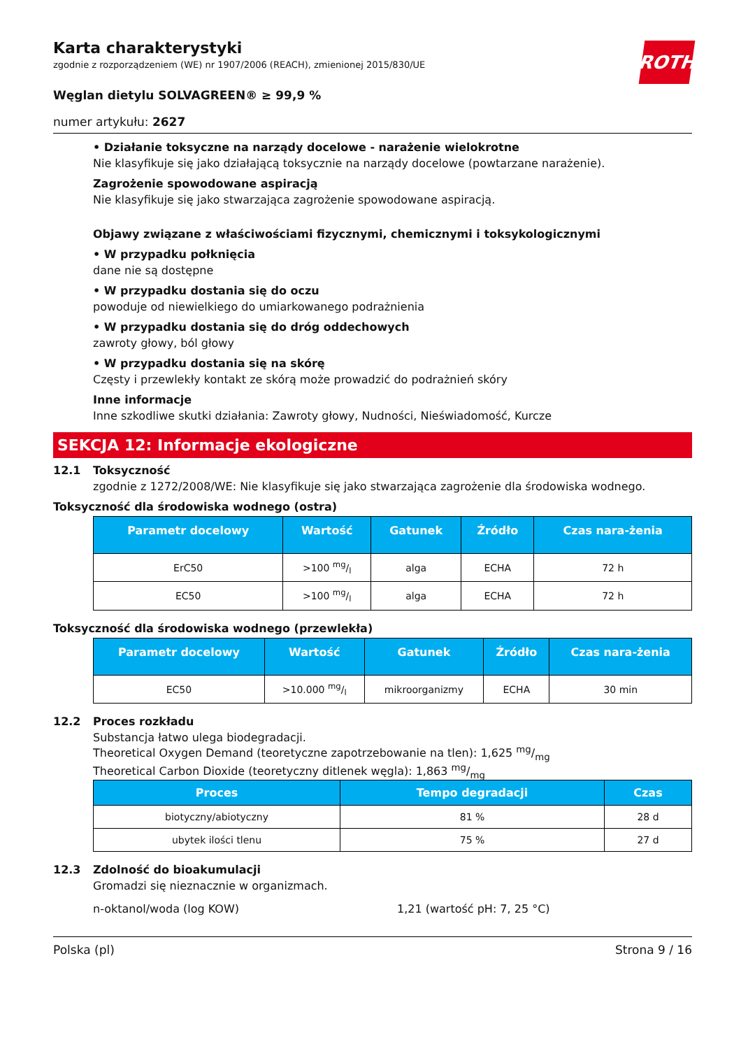ROTH
Karta charakterystyki
zgodnie z rozporządzeniem (WE) nr 1907/2006 (REACH), zmienionej 2015/830/UE
Węglan dietylu SOLVAGREEN® ≥ 99,9 %
numer artykułu: 2627
• Działanie toksyczne na narządy docelowe - narażenie wielokrotne
Nie klasyfikuje się jako działającą toksycznie na narządy docelowe (powtarzane narażenie).
Zagrożenie spowodowane aspiracją
Nie klasyfikuje się jako stwarzająca zagrożenie spowodowane aspiracją.
Objawy związane z właściwościami fizycznymi, chemicznymi i toksykologicznymi
• W przypadku połknięcia
dane nie są dostępne
• W przypadku dostania się do oczu
powoduje od niewielkiego do umiarkowanego podrażnienia
• W przypadku dostania się do dróg oddechowych
zawroty głowy, ból głowy
• W przypadku dostania się na skórę
Częsty i przewlekły kontakt ze skórą może prowadzić do podrażnień skóry
Inne informacje
Inne szkodliwe skutki działania: Zawroty głowy, Nudności, Nieświadomość, Kurcze
SEKCJA 12: Informacje ekologiczne
12.1 Toksyczność
zgodnie z 1272/2008/WE: Nie klasyfikuje się jako stwarzająca zagrożenie dla środowiska wodnego.
Toksyczność dla środowiska wodnego (ostra)
| Parametr docelowy | Wartość | Gatunek | Źródło | Czas nara-żenia |
| --- | --- | --- | --- | --- |
| ErC50 | >100 mg/l | alga | ECHA | 72 h |
| EC50 | >100 mg/l | alga | ECHA | 72 h |
Toksyczność dla środowiska wodnego (przewlekła)
| Parametr docelowy | Wartość | Gatunek | Źródło | Czas nara-żenia |
| --- | --- | --- | --- | --- |
| EC50 | >10.000 mg/l | mikroorganizmy | ECHA | 30 min |
12.2 Proces rozkładu
Substancja łatwo ulega biodegradacji.
Theoretical Oxygen Demand (teoretyczne zapotrzebowanie na tlen): 1,625 mg/mg
Theoretical Carbon Dioxide (teoretyczny ditlenek węgla): 1,863 mg/mg
| Proces | Tempo degradacji | Czas |
| --- | --- | --- |
| biotyczny/abiotyczny | 81 % | 28 d |
| ubytek ilości tlenu | 75 % | 27 d |
12.3 Zdolność do bioakumulacji
Gromadzi się nieznacznie w organizmach.
n-oktanol/woda (log KOW) 1,21 (wartość pH: 7, 25 °C)
Polska (pl) Strona 9 / 16